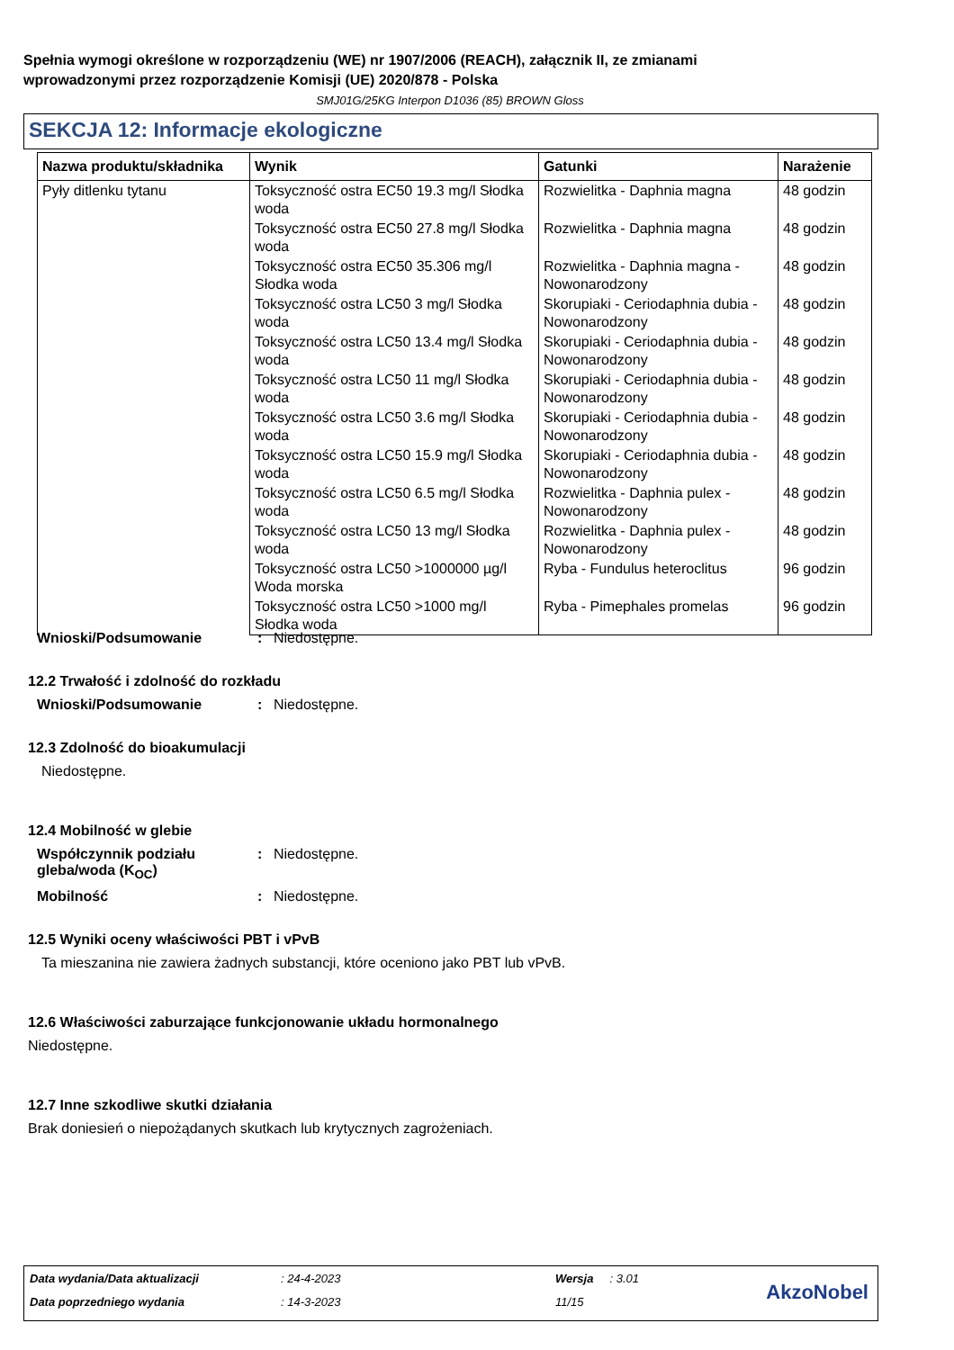Spełnia wymogi określone w rozporządzeniu (WE) nr 1907/2006 (REACH), załącznik II, ze zmianami
wprowadzonymi przez rozporządzenie Komisji (UE) 2020/878 - Polska
SMJ01G/25KG Interpon D1036 (85) BROWN Gloss
SEKCJA 12: Informacje ekologiczne
| Nazwa produktu/składnika | Wynik | Gatunki | Narażenie |
| --- | --- | --- | --- |
| Pyły ditlenku tytanu | Toksyczność ostra EC50 19.3 mg/l Słodka woda | Rozwielitka - Daphnia magna | 48 godzin |
| | Toksyczność ostra EC50 27.8 mg/l Słodka woda | Rozwielitka - Daphnia magna | 48 godzin |
| | Toksyczność ostra EC50 35.306 mg/l Słodka woda | Rozwielitka - Daphnia magna - Nowonarodzony | 48 godzin |
| | Toksyczność ostra LC50 3 mg/l Słodka woda | Skorupiaki - Ceriodaphnia dubia - Nowonarodzony | 48 godzin |
| | Toksyczność ostra LC50 13.4 mg/l Słodka woda | Skorupiaki - Ceriodaphnia dubia - Nowonarodzony | 48 godzin |
| | Toksyczność ostra LC50 11 mg/l Słodka woda | Skorupiaki - Ceriodaphnia dubia - Nowonarodzony | 48 godzin |
| | Toksyczność ostra LC50 3.6 mg/l Słodka woda | Skorupiaki - Ceriodaphnia dubia - Nowonarodzony | 48 godzin |
| | Toksyczność ostra LC50 15.9 mg/l Słodka woda | Skorupiaki - Ceriodaphnia dubia - Nowonarodzony | 48 godzin |
| | Toksyczność ostra LC50 6.5 mg/l Słodka woda | Rozwielitka - Daphnia pulex - Nowonarodzony | 48 godzin |
| | Toksyczność ostra LC50 13 mg/l Słodka woda | Rozwielitka - Daphnia pulex - Nowonarodzony | 48 godzin |
| | Toksyczność ostra LC50 >1000000 µg/l Woda morska | Ryba - Fundulus heteroclitus | 96 godzin |
| | Toksyczność ostra LC50 >1000 mg/l Słodka woda | Ryba - Pimephales promelas | 96 godzin |
Wnioski/Podsumowanie: Niedostępne.
12.2 Trwałość i zdolność do rozkładu
Wnioski/Podsumowanie: Niedostępne.
12.3 Zdolność do bioakumulacji
Niedostępne.
12.4 Mobilność w glebie
Współczynnik podziału gleba/woda (K<sub>OC</sub>): Niedostępne.
Mobilność: Niedostępne.
12.5 Wyniki oceny właściwości PBT i vPvB
Ta mieszanina nie zawiera żadnych substancji, które oceniono jako PBT lub vPvB.
12.6 Właściwości zaburzające funkcjonowanie układu hormonalnego
Niedostępne.
12.7 Inne szkodliwe skutki działania
Brak doniesień o niepożądanych skutkach lub krytycznych zagrożeniach.
Data wydania/Data aktualizacji : 24-4-2023 Wersja : 3.01
Data poprzedniego wydania : 14-3-2023 11/15 AkzoNobel